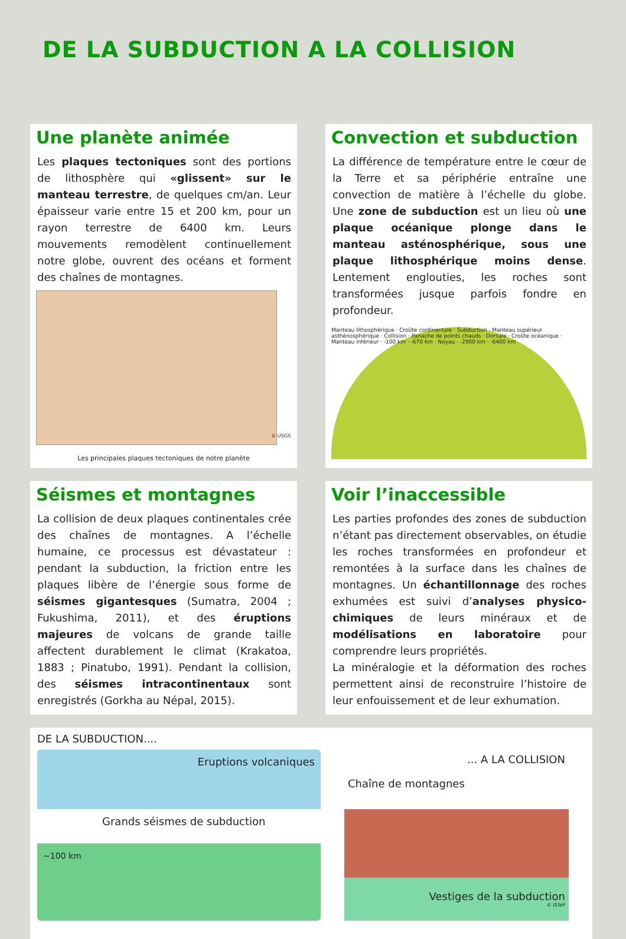DE LA SUBDUCTION A LA COLLISION
Une planète animée
Les plaques tectoniques sont des portions de lithosphère qui «glissent» sur le manteau terrestre, de quelques cm/an. Leur épaisseur varie entre 15 et 200 km, pour un rayon terrestre de 6400 km. Leurs mouvements remodèlent continuellement notre globe, ouvrent des océans et forment des chaînes de montagnes.
© USGS
Les principales plaques tectoniques de notre planète
Convection et subduction
La différence de température entre le cœur de la Terre et sa périphérie entraîne une convection de matière à l’échelle du globe. Une zone de subduction est un lieu où une plaque océanique plonge dans le manteau asténosphérique, sous une plaque lithosphérique moins dense. Lentement englouties, les roches sont transformées jusque parfois fondre en profondeur.
Manteau lithosphérique · Croûte continentale · Subduction · Manteau supérieur asthénosphérique · Collision · Panache de points chauds · Dorsale · Croûte océanique · Manteau inférieur · -100 km · -670 km · Noyau · -2900 km · -6400 km
Séismes et montagnes
La collision de deux plaques continentales crée des chaînes de montagnes. A l’échelle humaine, ce processus est dévastateur : pendant la subduction, la friction entre les plaques libère de l’énergie sous forme de séismes gigantesques (Sumatra, 2004 ; Fukushima, 2011), et des éruptions majeures de volcans de grande taille affectent durablement le climat (Krakatoa, 1883 ; Pinatubo, 1991). Pendant la collision, des séismes intracontinentaux sont enregistrés (Gorkha au Népal, 2015).
Voir l’inaccessible
Les parties profondes des zones de subduction n’étant pas directement observables, on étudie les roches transformées en profondeur et remontées à la surface dans les chaînes de montagnes. Un échantillonnage des roches exhumées est suivi d’analyses physico-chimiques de leurs minéraux et de modélisations en laboratoire pour comprendre leurs propriétés.
La minéralogie et la déformation des roches permettent ainsi de reconstruire l’histoire de leur enfouissement et de leur exhumation.
DE LA SUBDUCTION....
Eruptions volcaniques
Grands séismes de subduction
~100 km
... A LA COLLISION
Chaîne de montagnes
Vestiges de la subduction
© ISTeP